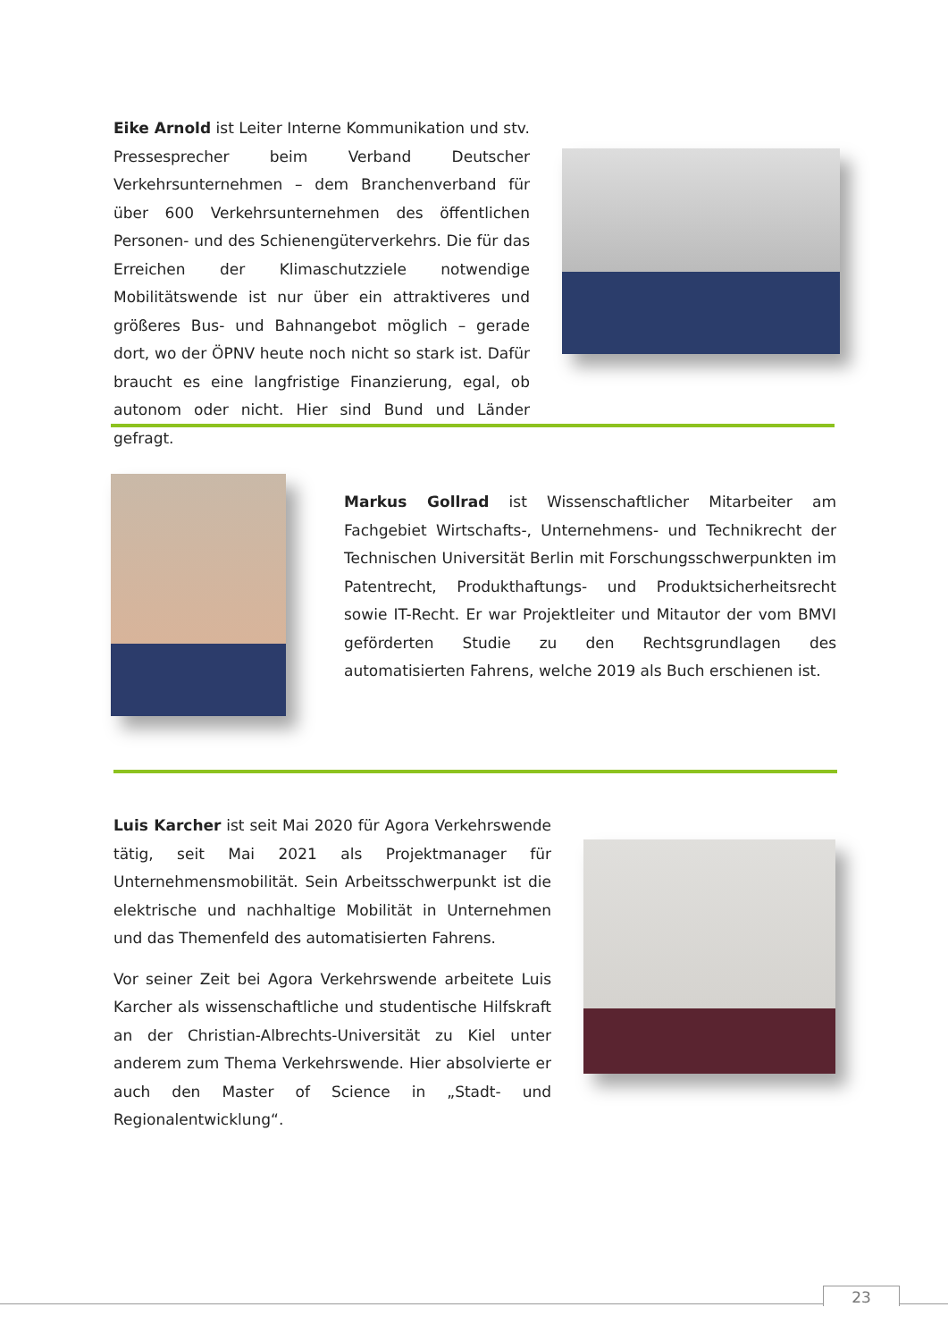Eike Arnold ist Leiter Interne Kommunikation und stv. Pressesprecher beim Verband Deutscher Verkehrsunternehmen – dem Branchenverband für über 600 Verkehrsunternehmen des öffentlichen Personen- und des Schienengüterverkehrs. Die für das Erreichen der Klimaschutzziele notwendige Mobilitätswende ist nur über ein attraktiveres und größeres Bus- und Bahnangebot möglich – gerade dort, wo der ÖPNV heute noch nicht so stark ist. Dafür braucht es eine langfristige Finanzierung, egal, ob autonom oder nicht. Hier sind Bund und Länder gefragt.
Markus Gollrad ist Wissenschaftlicher Mitarbeiter am Fachgebiet Wirtschafts-, Unternehmens- und Technikrecht der Technischen Universität Berlin mit Forschungsschwerpunkten im Patentrecht, Produkthaftungs- und Produktsicherheitsrecht sowie IT-Recht. Er war Projektleiter und Mitautor der vom BMVI geförderten Studie zu den Rechtsgrundlagen des automatisierten Fahrens, welche 2019 als Buch erschienen ist.
Luis Karcher ist seit Mai 2020 für Agora Verkehrswende tätig, seit Mai 2021 als Projektmanager für Unternehmensmobilität. Sein Arbeitsschwerpunkt ist die elektrische und nachhaltige Mobilität in Unternehmen und das Themenfeld des automatisierten Fahrens.
Vor seiner Zeit bei Agora Verkehrswende arbeitete Luis Karcher als wissenschaftliche und studentische Hilfskraft an der Christian-Albrechts-Universität zu Kiel unter anderem zum Thema Verkehrswende. Hier absolvierte er auch den Master of Science in „Stadt- und Regionalentwicklung“.
23